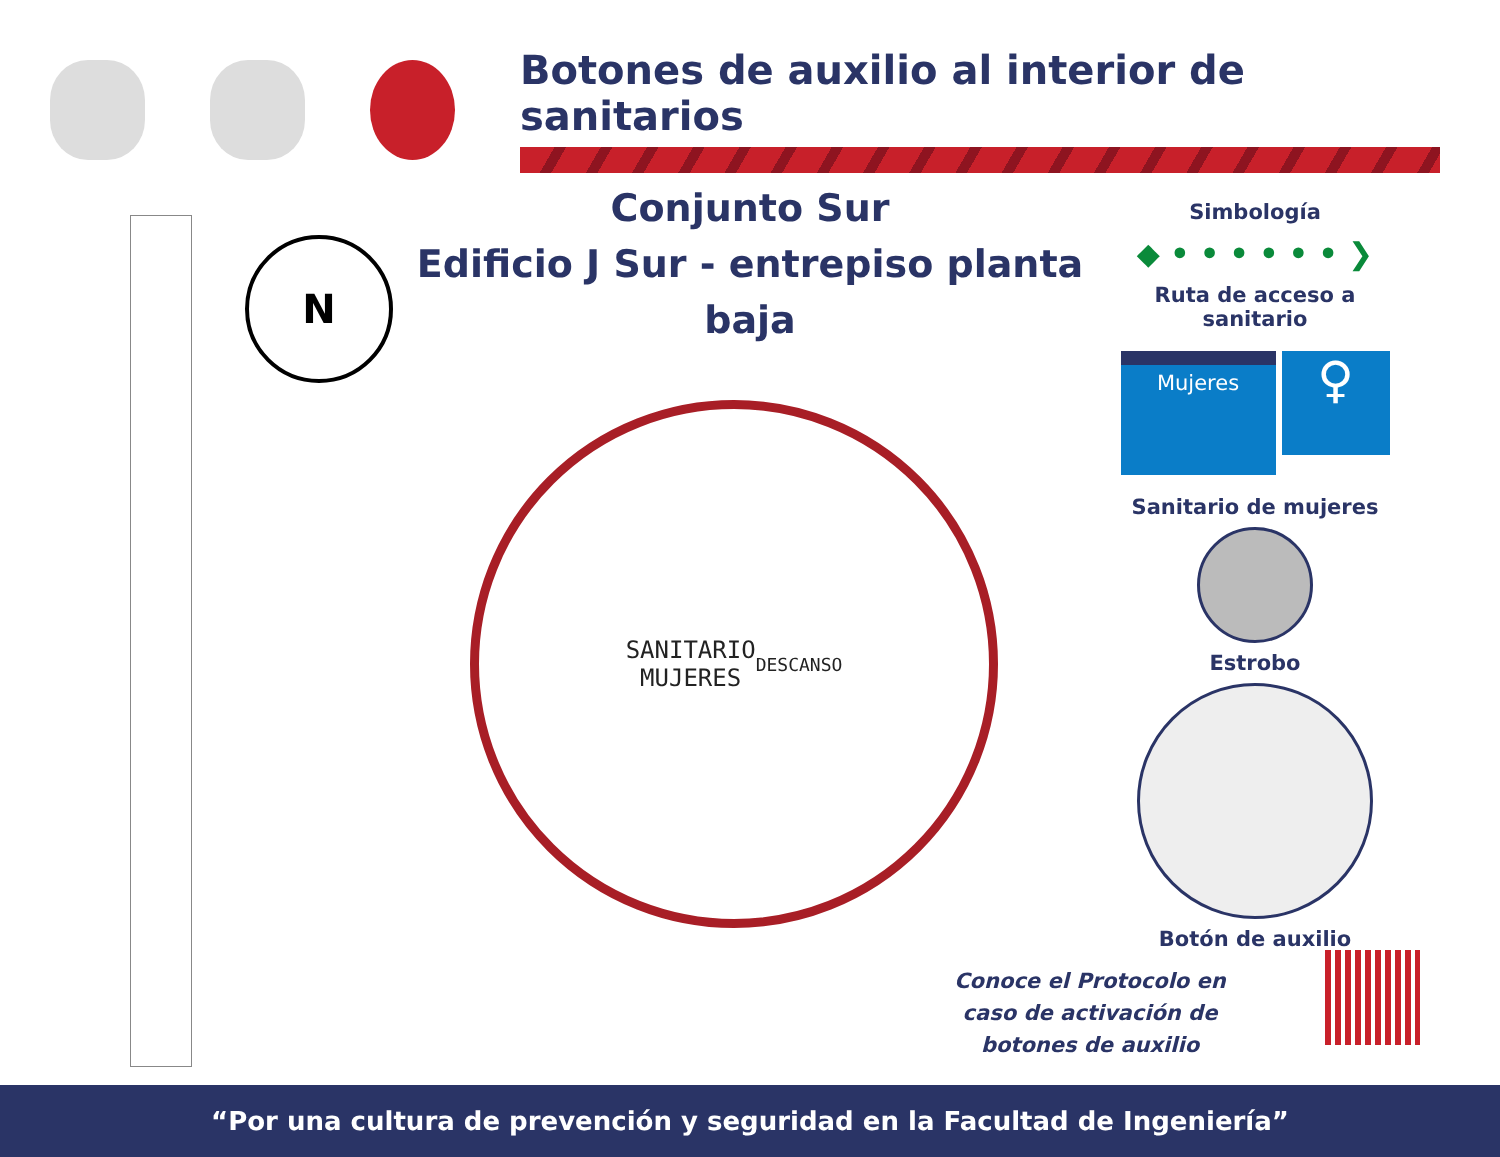Botones de auxilio al interior de sanitarios
Conjunto Sur
Edificio J Sur - entrepiso planta baja
N
SANITARIO
MUJERES
DESCANSO
Simbología
◆ • • • • • • ❯
Ruta de acceso a sanitario
Mujeres
♀
Sanitario de mujeres
Estrobo
Botón de auxilio
Conoce el Protocolo en caso de activación de botones de auxilio
“Por una cultura de prevención y seguridad en la Facultad de Ingeniería”